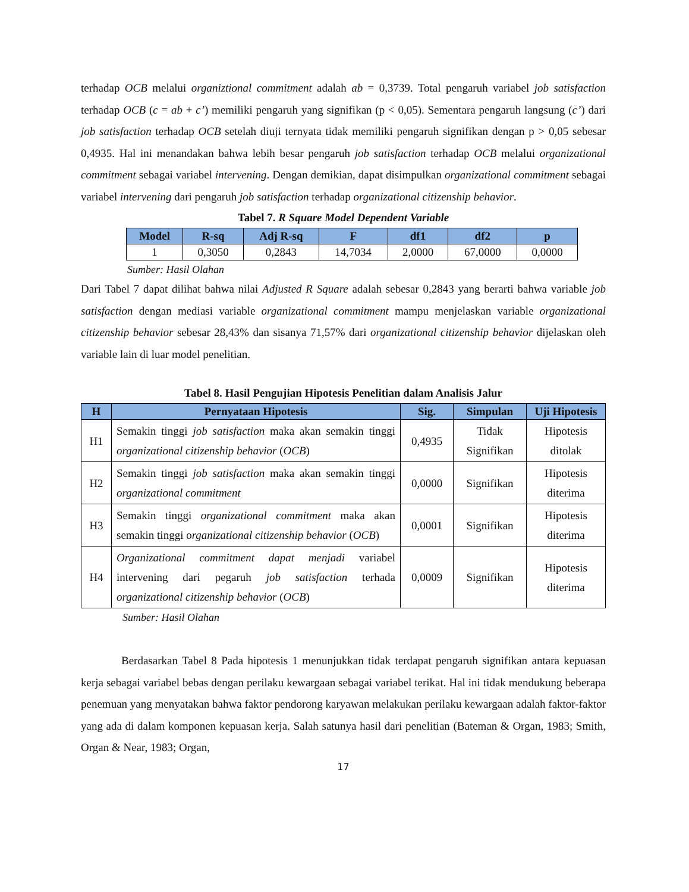terhadap OCB melalui organiztional commitment adalah ab = 0,3739. Total pengaruh variabel job satisfaction terhadap OCB (c = ab + c’) memiliki pengaruh yang signifikan (p < 0,05). Sementara pengaruh langsung (c’) dari job satisfaction terhadap OCB setelah diuji ternyata tidak memiliki pengaruh signifikan dengan p > 0,05 sebesar 0,4935. Hal ini menandakan bahwa lebih besar pengaruh job satisfaction terhadap OCB melalui organizational commitment sebagai variabel intervening. Dengan demikian, dapat disimpulkan organizational commitment sebagai variabel intervening dari pengaruh job satisfaction terhadap organizational citizenship behavior.
Tabel 7. R Square Model Dependent Variable
| Model | R-sq | Adj R-sq | F | df1 | df2 | p |
| --- | --- | --- | --- | --- | --- | --- |
| 1 | 0,3050 | 0,2843 | 14,7034 | 2,0000 | 67,0000 | 0,0000 |
Sumber: Hasil Olahan
Dari Tabel 7 dapat dilihat bahwa nilai Adjusted R Square adalah sebesar 0,2843 yang berarti bahwa variable job satisfaction dengan mediasi variable organizational commitment mampu menjelaskan variable organizational citizenship behavior sebesar 28,43% dan sisanya 71,57% dari organizational citizenship behavior dijelaskan oleh variable lain di luar model penelitian.
Tabel 8. Hasil Pengujian Hipotesis Penelitian dalam Analisis Jalur
| H | Pernyataan Hipotesis | Sig. | Simpulan | Uji Hipotesis |
| --- | --- | --- | --- | --- |
| H1 | Semakin tinggi job satisfaction maka akan semakin tinggi organizational citizenship behavior ( OCB ) | 0,4935 | Tidak Signifikan | Hipotesis ditolak |
| H2 | Semakin tinggi job satisfaction maka akan semakin tinggi organizational commitment | 0,0000 | Signifikan | Hipotesis diterima |
| H3 | Semakin tinggi organizational commitment maka akan semakin tinggi o rganizational citizenship behavior ( OCB ) | 0,0001 | Signifikan | Hipotesis diterima |
| H4 | Organizational commitment dapat menjadi variabel intervening dari pegaruh job satisfaction terhada organizational citizenship behavior ( OCB ) | 0,0009 | Signifikan | Hipotesis diterima |
Sumber: Hasil Olahan
Berdasarkan Tabel 8 Pada hipotesis 1 menunjukkan tidak terdapat pengaruh signifikan antara kepuasan kerja sebagai variabel bebas dengan perilaku kewargaan sebagai variabel terikat. Hal ini tidak mendukung beberapa penemuan yang menyatakan bahwa faktor pendorong karyawan melakukan perilaku kewargaan adalah faktor-faktor yang ada di dalam komponen kepuasan kerja. Salah satunya hasil dari penelitian (Bateman & Organ, 1983; Smith, Organ & Near, 1983; Organ,
17